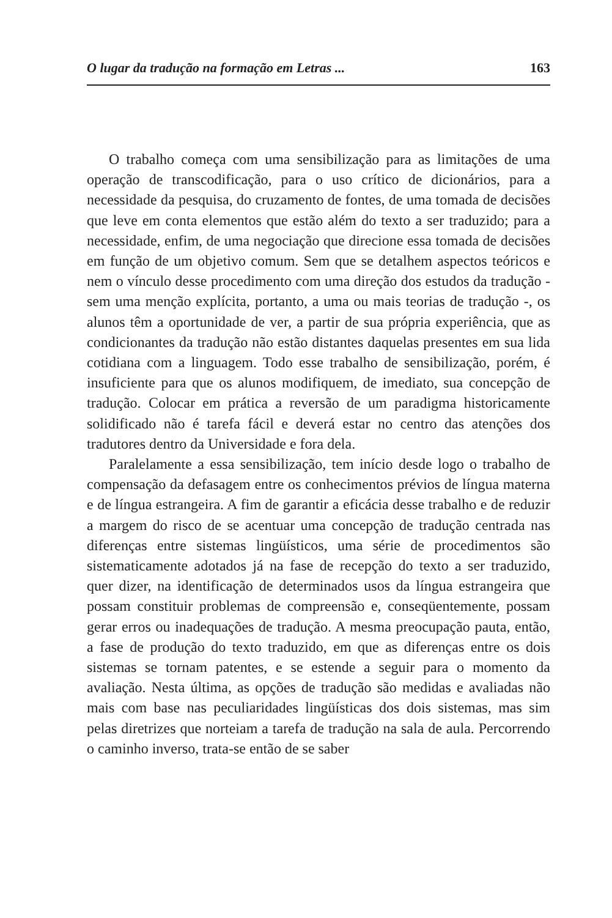O lugar da tradução na formação em Letras ... 163
O trabalho começa com uma sensibilização para as limitações de uma operação de transcodificação, para o uso crítico de dicionários, para a necessidade da pesquisa, do cruzamento de fontes, de uma tomada de decisões que leve em conta elementos que estão além do texto a ser traduzido; para a necessidade, enfim, de uma negociação que direcione essa tomada de decisões em função de um objetivo comum. Sem que se detalhem aspectos teóricos e nem o vínculo desse procedimento com uma direção dos estudos da tradução - sem uma menção explícita, portanto, a uma ou mais teorias de tradução -, os alunos têm a oportunidade de ver, a partir de sua própria experiência, que as condicionantes da tradução não estão distantes daquelas presentes em sua lida cotidiana com a linguagem. Todo esse trabalho de sensibilização, porém, é insuficiente para que os alunos modifiquem, de imediato, sua concepção de tradução. Colocar em prática a reversão de um paradigma historicamente solidificado não é tarefa fácil e deverá estar no centro das atenções dos tradutores dentro da Universidade e fora dela.
Paralelamente a essa sensibilização, tem início desde logo o trabalho de compensação da defasagem entre os conhecimentos prévios de língua materna e de língua estrangeira. A fim de garantir a eficácia desse trabalho e de reduzir a margem do risco de se acentuar uma concepção de tradução centrada nas diferenças entre sistemas lingüísticos, uma série de procedimentos são sistematicamente adotados já na fase de recepção do texto a ser traduzido, quer dizer, na identificação de determinados usos da língua estrangeira que possam constituir problemas de compreensão e, conseqüentemente, possam gerar erros ou inadequações de tradução. A mesma preocupação pauta, então, a fase de produção do texto traduzido, em que as diferenças entre os dois sistemas se tornam patentes, e se estende a seguir para o momento da avaliação. Nesta última, as opções de tradução são medidas e avaliadas não mais com base nas peculiaridades lingüísticas dos dois sistemas, mas sim pelas diretrizes que norteiam a tarefa de tradução na sala de aula. Percorrendo o caminho inverso, trata-se então de se saber